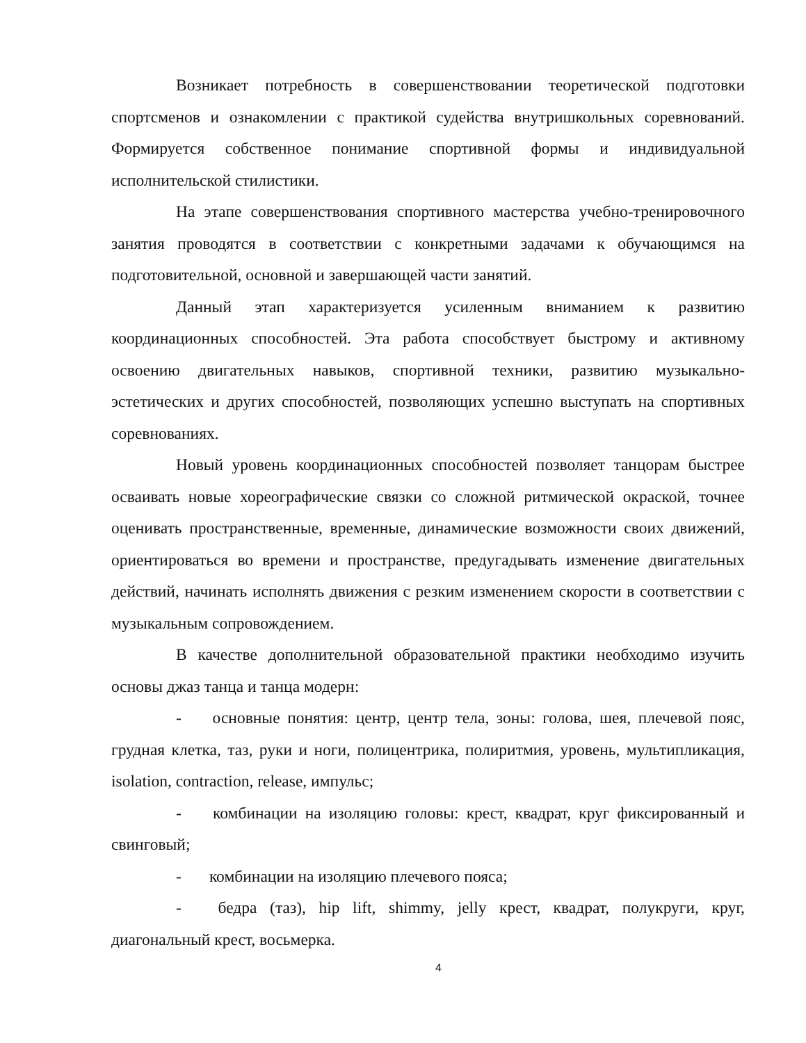Возникает потребность в совершенствовании теоретической подготовки спортсменов и ознакомлении с практикой судейства внутришкольных соревнований. Формируется собственное понимание спортивной формы и индивидуальной исполнительской стилистики.
На этапе совершенствования спортивного мастерства учебно-тренировочного занятия проводятся в соответствии с конкретными задачами к обучающимся на подготовительной, основной и завершающей части занятий.
Данный этап характеризуется усиленным вниманием к развитию координационных способностей. Эта работа способствует быстрому и активному освоению двигательных навыков, спортивной техники, развитию музыкально-эстетических и других способностей, позволяющих успешно выступать на спортивных соревнованиях.
Новый уровень координационных способностей позволяет танцорам быстрее осваивать новые хореографические связки со сложной ритмической окраской, точнее оценивать пространственные, временные, динамические возможности своих движений, ориентироваться во времени и пространстве, предугадывать изменение двигательных действий, начинать исполнять движения с резким изменением скорости в соответствии с музыкальным сопровождением.
В качестве дополнительной образовательной практики необходимо изучить основы джаз танца и танца модерн:
- основные понятия: центр, центр тела, зоны: голова, шея, плечевой пояс, грудная клетка, таз, руки и ноги, полицентрика, полиритмия, уровень, мультипликация, isolation, contraction, release, импульс;
- комбинации на изоляцию головы: крест, квадрат, круг фиксированный и свинговый;
- комбинации на изоляцию плечевого пояса;
- бедра (таз), hip lift, shimmy, jelly крест, квадрат, полукруги, круг, диагональный крест, восьмерка.
4